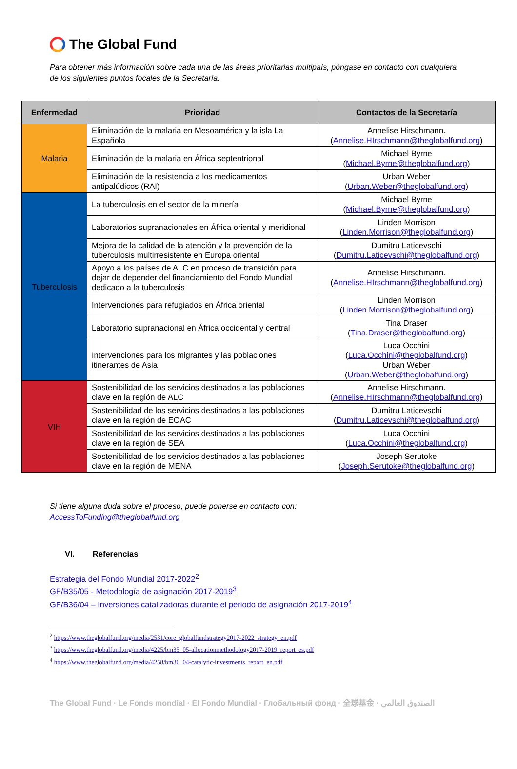The Global Fund
Para obtener más información sobre cada una de las áreas prioritarias multipaís, póngase en contacto con cualquiera de los siguientes puntos focales de la Secretaría.
| Enfermedad | Prioridad | Contactos de la Secretaría |
| --- | --- | --- |
| Malaria | Eliminación de la malaria en Mesoamérica y la isla La Española | Annelise Hirschmann. ( Annelise.HIrschmann@theglobalfund.org ) |
| | Eliminación de la malaria en África septentrional | Michael Byrne ( Michael.Byrne@theglobalfund.org ) |
| | Eliminación de la resistencia a los medicamentos antipalúdicos (RAI) | Urban Weber ( Urban.Weber@theglobalfund.org ) |
| Tuberculosis | La tuberculosis en el sector de la minería | Michael Byrne ( Michael.Byrne@theglobalfund.org ) |
| | Laboratorios supranacionales en África oriental y meridional | Linden Morrison ( Linden.Morrison@theglobalfund.org ) |
| | Mejora de la calidad de la atención y la prevención de la tuberculosis multirresistente en Europa oriental | Dumitru Laticevschi ( Dumitru.Laticevschi@theglobalfund.org ) |
| | Apoyo a los países de ALC en proceso de transición para dejar de depender del financiamiento del Fondo Mundial dedicado a la tuberculosis | Annelise Hirschmann. ( Annelise.HIrschmann@theglobalfund.org ) |
| | Intervenciones para refugiados en África oriental | Linden Morrison ( Linden.Morrison@theglobalfund.org ) |
| | Laboratorio supranacional en África occidental y central | Tina Draser ( Tina.Draser@theglobalfund.org ) |
| | Intervenciones para los migrantes y las poblaciones itinerantes de Asia | Luca Occhini ( Luca.Occhini@theglobalfund.org ) Urban Weber ( Urban.Weber@theglobalfund.org ) |
| VIH | Sostenibilidad de los servicios destinados a las poblaciones clave en la región de ALC | Annelise Hirschmann. ( Annelise.HIrschmann@theglobalfund.org ) |
| | Sostenibilidad de los servicios destinados a las poblaciones clave en la región de EOAC | Dumitru Laticevschi ( Dumitru.Laticevschi@theglobalfund.org ) |
| | Sostenibilidad de los servicios destinados a las poblaciones clave en la región de SEA | Luca Occhini ( Luca.Occhini@theglobalfund.org ) |
| | Sostenibilidad de los servicios destinados a las poblaciones clave en la región de MENA | Joseph Serutoke ( Joseph.Serutoke@theglobalfund.org ) |
Si tiene alguna duda sobre el proceso, puede ponerse en contacto con:
AccessToFunding@theglobalfund.org
VI. Referencias
Estrategia del Fondo Mundial 2017-2022<sup>2</sup>
GF/B35/05 - Metodología de asignación 2017-2019<sup>3</sup>
GF/B36/04 – Inversiones catalizadoras durante el periodo de asignación 2017-2019<sup>4</sup>
<sup>2</sup> https://www.theglobalfund.org/media/2531/core_globalfundstrategy2017-2022_strategy_en.pdf
<sup>3</sup> https://www.theglobalfund.org/media/4225/bm35_05-allocationmethodology2017-2019_report_es.pdf
<sup>4</sup> https://www.theglobalfund.org/media/4258/bm36_04-catalytic-investments_report_en.pdf
The Global Fund · Le Fonds mondial · El Fondo Mundial · Глобальный фонд · 全球基金 · الصندوق العالمي